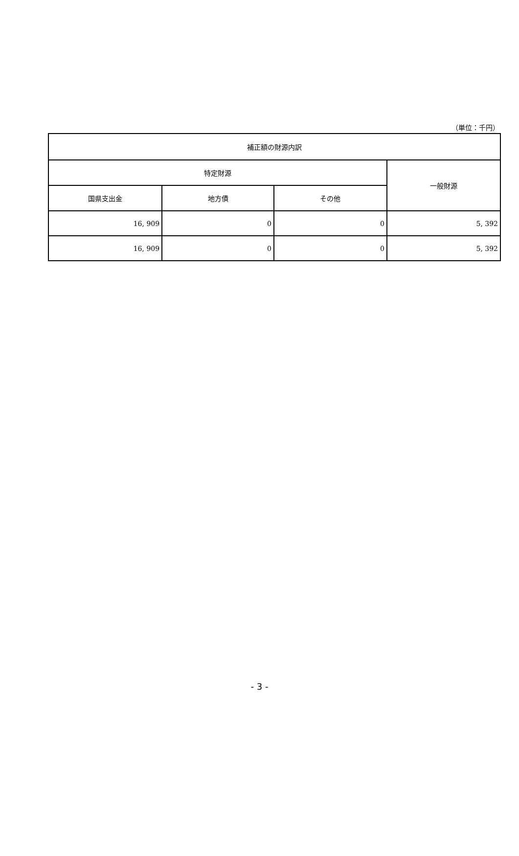（単位：千円）
| 補正額の財源内訳 | | | |
| --- | --- | --- | --- |
| 特定財源 | | | 一般財源 |
| 国県支出金 | 地方債 | その他 | |
| 16, 909 | 0 | 0 | 5, 392 |
| 16, 909 | 0 | 0 | 5, 392 |
- 3 -